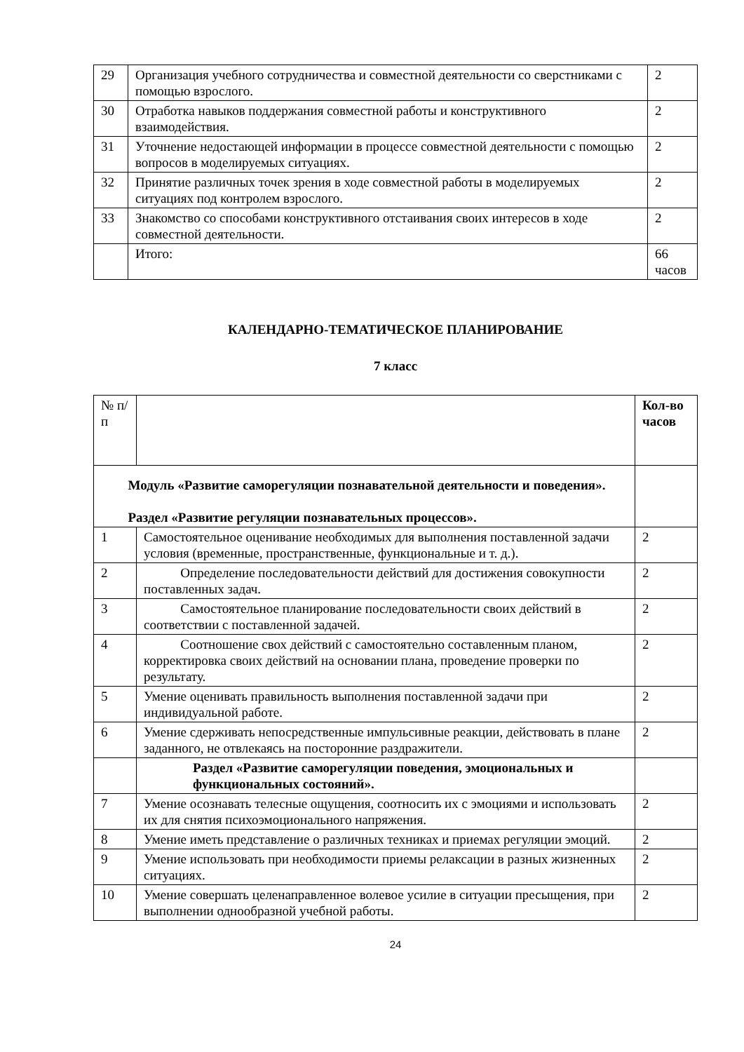| 29 | Организация учебного сотрудничества и совместной деятельности со сверстниками с помощью взрослого. | 2 |
| 30 | Отработка навыков поддержания совместной работы и конструктивного взаимодействия. | 2 |
| 31 | Уточнение недостающей информации в процессе совместной деятельности с помощью вопросов в моделируемых ситуациях. | 2 |
| 32 | Принятие различных точек зрения в ходе совместной работы в моделируемых ситуациях под контролем взрослого. | 2 |
| 33 | Знакомство со способами конструктивного отстаивания своих интересов в ходе совместной деятельности. | 2 |
| | Итого: | 66 часов |
КАЛЕНДАРНО-ТЕМАТИЧЕСКОЕ ПЛАНИРОВАНИЕ
7 класс
| № п/п | | Кол-во часов |
| Модуль «Развитие саморегуляции познавательной деятельности и поведения». Раздел «Развитие регуляции познавательных процессов». | | |
| 1 | Самостоятельное оценивание необходимых для выполнения поставленной задачи условия (временные, пространственные, функциональные и т. д.). | 2 |
| 2 | Определение последовательности действий для достижения совокупности поставленных задач. | 2 |
| 3 | Самостоятельное планирование последовательности своих действий в соответствии с поставленной задачей. | 2 |
| 4 | Соотношение свох действий с самостоятельно составленным планом, корректировка своих действий на основании плана, проведение проверки по результату. | 2 |
| 5 | Умение оценивать правильность выполнения поставленной задачи при индивидуальной работе. | 2 |
| 6 | Умение сдерживать непосредственные импульсивные реакции, действовать в плане заданного, не отвлекаясь на посторонние раздражители. | 2 |
| | Раздел «Развитие саморегуляции поведения, эмоциональных и функциональных состояний». | |
| 7 | Умение осознавать телесные ощущения, соотносить их с эмоциями и использовать их для снятия психоэмоционального напряжения. | 2 |
| 8 | Умение иметь представление о различных техниках и приемах регуляции эмоций. | 2 |
| 9 | Умение использовать при необходимости приемы релаксации в разных жизненных ситуациях. | 2 |
| 10 | Умение совершать целенаправленное волевое усилие в ситуации пресыщения, при выполнении однообразной учебной работы. | 2 |
24